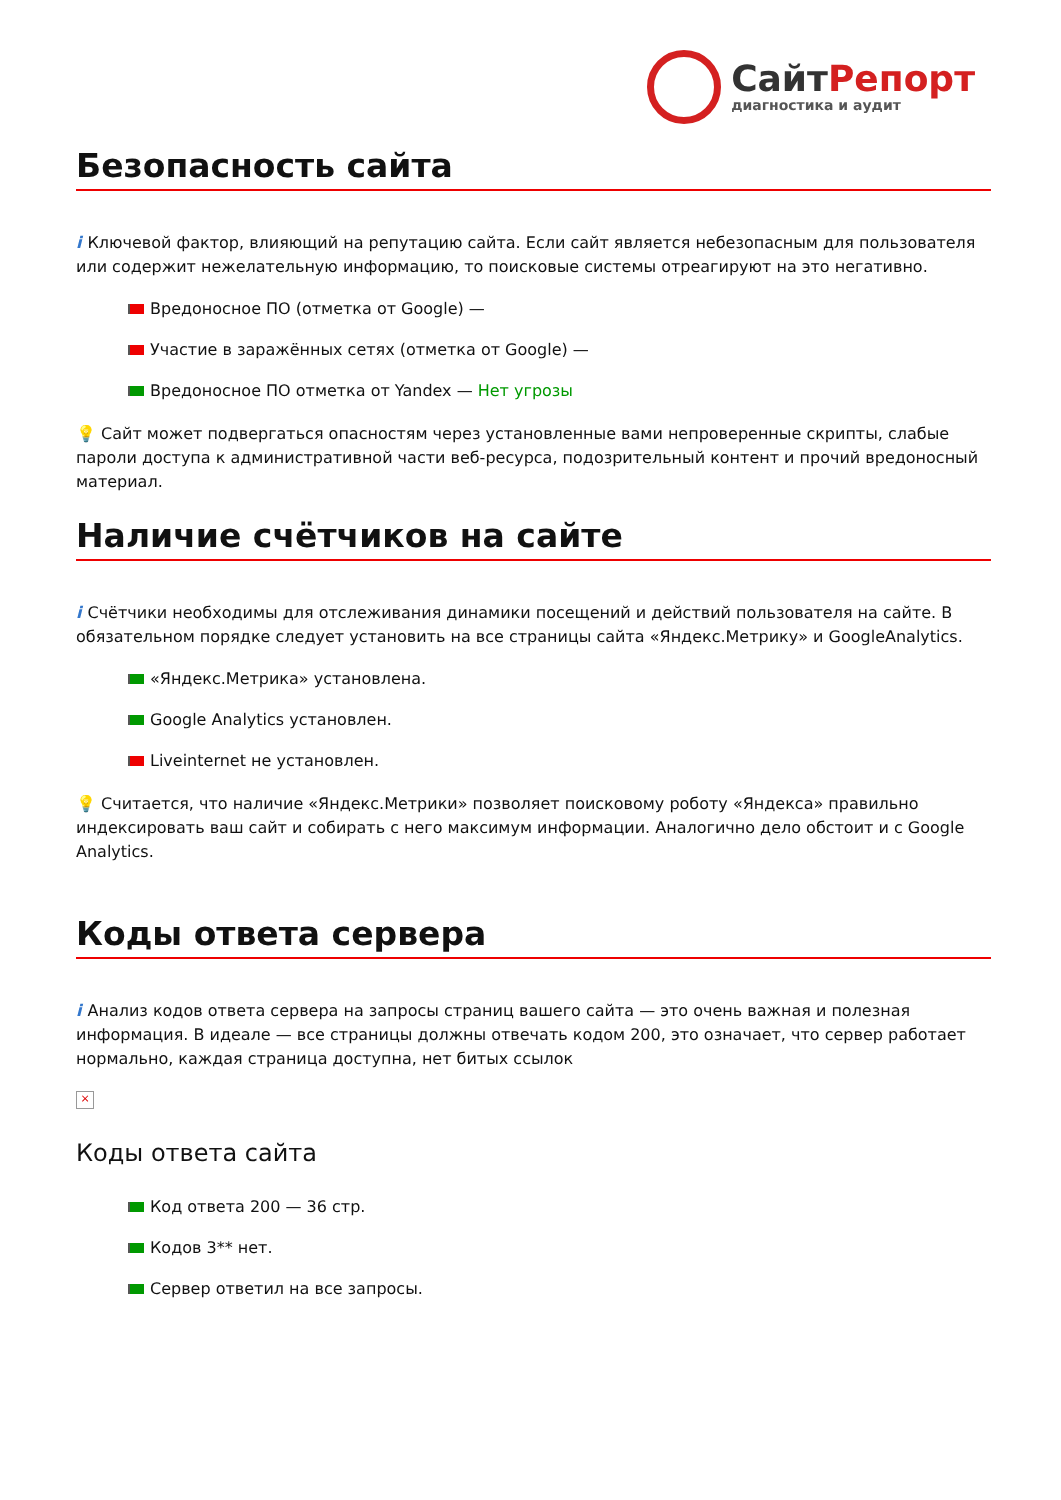СайтРепорт
диагностика и аудит
Безопасность сайта
i Ключевой фактор, влияющий на репутацию сайта. Если сайт является небезопасным для пользователя или содержит нежелательную информацию, то поисковые системы отреагируют на это негативно.
Вредоносное ПО (отметка от Google) —
Участие в заражённых сетях (отметка от Google) —
Вредоносное ПО отметка от Yandex — Нет угрозы
💡 Сайт может подвергаться опасностям через установленные вами непроверенные скрипты, слабые пароли доступа к административной части веб-ресурса, подозрительный контент и прочий вредоносный материал.
Наличие счётчиков на сайте
i Счётчики необходимы для отслеживания динамики посещений и действий пользователя на сайте. В обязательном порядке следует установить на все страницы сайта «Яндекс.Метрику» и GoogleAnalytics.
«Яндекс.Метрика» установлена.
Google Analytics установлен.
Liveinternet не установлен.
💡 Считается, что наличие «Яндекс.Метрики» позволяет поисковому роботу «Яндекса» правильно индексировать ваш сайт и собирать с него максимум информации. Аналогично дело обстоит и с Google Analytics.
Коды ответа сервера
i Анализ кодов ответа сервера на запросы страниц вашего сайта — это очень важная и полезная информация. В идеале — все страницы должны отвечать кодом 200, это означает, что сервер работает нормально, каждая страница доступна, нет битых ссылок
×
Коды ответа сайта
Код ответа 200 — 36 стр.
Кодов 3** нет.
Сервер ответил на все запросы.